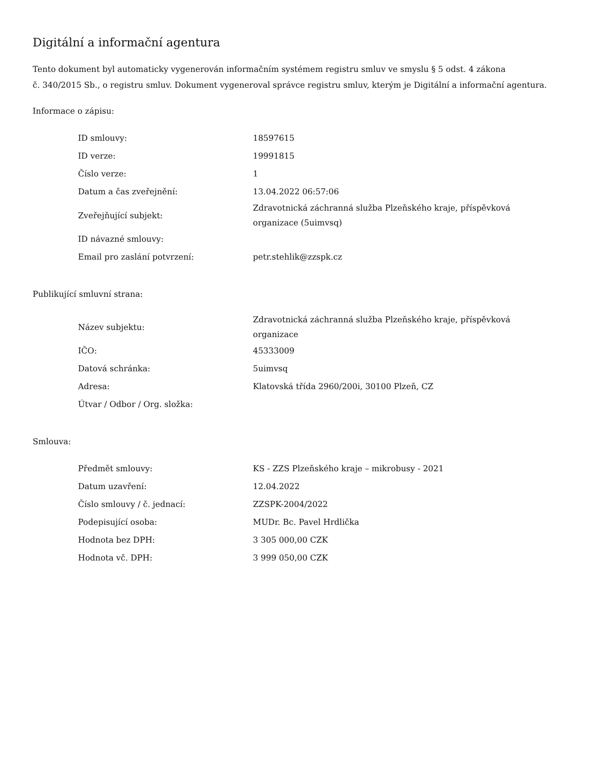Digitální a informační agentura
Tento dokument byl automaticky vygenerován informačním systémem registru smluv ve smyslu § 5 odst. 4 zákona
č. 340/2015 Sb., o registru smluv. Dokument vygeneroval správce registru smluv, kterým je Digitální a informační agentura.
Informace o zápisu:
| ID smlouvy: | 18597615 |
| ID verze: | 19991815 |
| Číslo verze: | 1 |
| Datum a čas zveřejnění: | 13.04.2022 06:57:06 |
| Zveřejňující subjekt: | Zdravotnická záchranná služba Plzeňského kraje, příspěvková organizace (5uimvsq) |
| ID návazné smlouvy: | |
| Email pro zaslání potvrzení: | petr.stehlik@zzspk.cz |
Publikující smluvní strana:
| Název subjektu: | Zdravotnická záchranná služba Plzeňského kraje, příspěvková organizace |
| IČO: | 45333009 |
| Datová schránka: | 5uimvsq |
| Adresa: | Klatovská třída 2960/200i, 30100 Plzeň, CZ |
| Útvar / Odbor / Org. složka: | |
Smlouva:
| Předmět smlouvy: | KS - ZZS Plzeňského kraje – mikrobusy - 2021 |
| Datum uzavření: | 12.04.2022 |
| Číslo smlouvy / č. jednací: | ZZSPK-2004/2022 |
| Podepisující osoba: | MUDr. Bc. Pavel Hrdlička |
| Hodnota bez DPH: | 3 305 000,00 CZK |
| Hodnota vč. DPH: | 3 999 050,00 CZK |